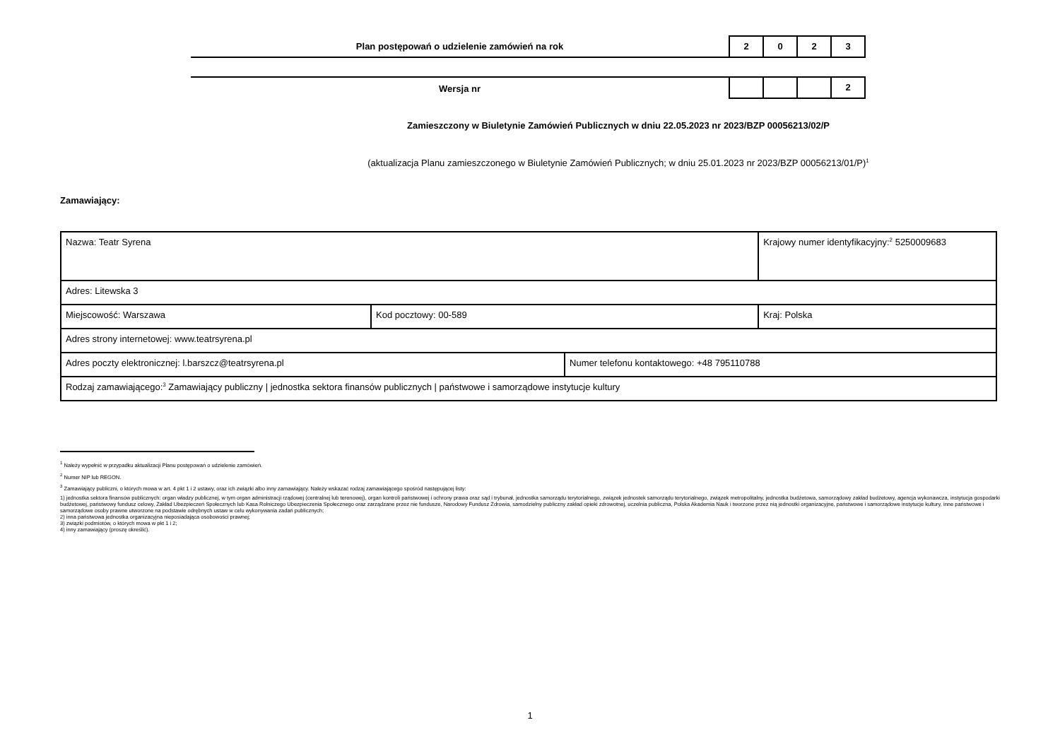Plan postępowań o udzielenie zamówień na rok
2 0 2 3
Wersja nr
2
Zamieszczony w Biuletynie Zamówień Publicznych w dniu 22.05.2023 nr 2023/BZP 00056213/02/P
(aktualizacja Planu zamieszczonego w Biuletynie Zamówień Publicznych; w dniu 25.01.2023 nr 2023/BZP 00056213/01/P)<sup>1</sup>
Zamawiający:
| Nazwa: Teatr Syrena | | | Krajowy numer identyfikacyjny:<sup>2</sup> 5250009683 |
| Adres: Litewska 3 | | | |
| Miejscowość: Warszawa | Kod pocztowy: 00-589 | | Kraj: Polska |
| Adres strony internetowej: www.teatrsyrena.pl | | | |
| Adres poczty elektronicznej: l.barszcz@teatrsyrena.pl | | Numer telefonu kontaktowego: +48 795110788 | |
| Rodzaj zamawiającego:<sup>3</sup> Zamawiający publiczny / jednostka sektora finansów publicznych / państwowe i samorządowe instytucje kultury | | | |
<sup>1</sup> Należy wypełnić w przypadku aktualizacji Planu postępowań o udzielenie zamówień.
<sup>2</sup> Numer NIP lub REGON.
<sup>3</sup> Zamawiający publiczni, o których mowa w art. 4 pkt 1 i 2 ustawy, oraz ich związki albo inny zamawiający. Należy wskazać rodzaj zamawiającego spośród następującej listy:
1) jednostka sektora finansów publicznych: organ władzy publicznej, w tym organ administracji rządowej (centralnej lub terenowej), organ kontroli państwowej i ochrony prawa oraz sąd i trybunał, jednostka samorządu terytorialnego, związek jednostek samorządu terytorialnego, związek metropolitalny, jednostka budżetowa, samorządowy zakład budżetowy, agencja wykonawcza, instytucja gospodarki budżetowej, państwowy fundusz celowy, Zakład Ubezpieczeń Społecznych lub Kasa Rolniczego Ubezpieczenia Społecznego oraz zarządzane przez nie fundusze, Narodowy Fundusz Zdrowia, samodzielny publiczny zakład opieki zdrowotnej, uczelnia publiczna, Polska Akademia Nauk i tworzone przez nią jednostki organizacyjne, państwowe i samorządowe instytucje kultury, inne państwowe i samorządowe osoby prawne utworzone na podstawie odrębnych ustaw w celu wykonywania zadań publicznych;
2) inna państwowa jednostka organizacyjna nieposiadająca osobowości prawnej;
3) związki podmiotów, o których mowa w pkt 1 i 2;
4) inny zamawiający (proszę określić).
1